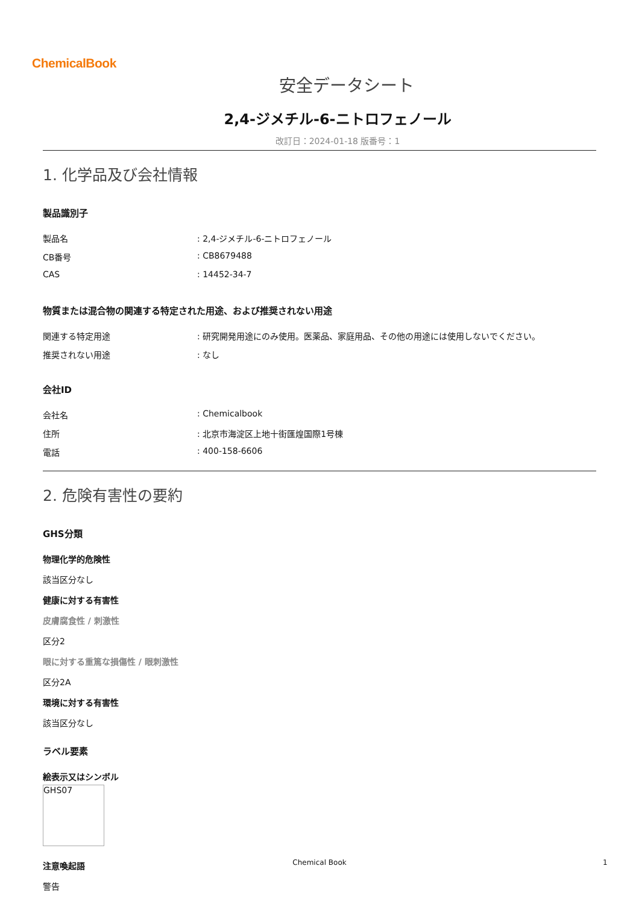ChemicalBook
安全データシート
2,4-ジメチル-6-ニトロフェノール
改訂日：2024-01-18 版番号：1
1. 化学品及び会社情報
製品識別子
製品名: 2,4-ジメチル-6-ニトロフェノール
CB番号: CB8679488
CAS: 14452-34-7
物質または混合物の関連する特定された用途、および推奨されない用途
関連する特定用途: 研究開発用途にのみ使用。医薬品、家庭用品、その他の用途には使用しないでください。
推奨されない用途: なし
会社ID
会社名: Chemicalbook
住所: 北京市海淀区上地十街匯煌国際1号棟
電話: 400-158-6606
2. 危険有害性の要約
GHS分類
物理化学的危険性
該当区分なし
健康に対する有害性
皮膚腐食性 / 刺激性
区分2
眼に対する重篤な損傷性 / 眼刺激性
区分2A
環境に対する有害性
該当区分なし
ラベル要素
絵表示又はシンボル
GHS07
注意喚起語
警告
Chemical Book 1